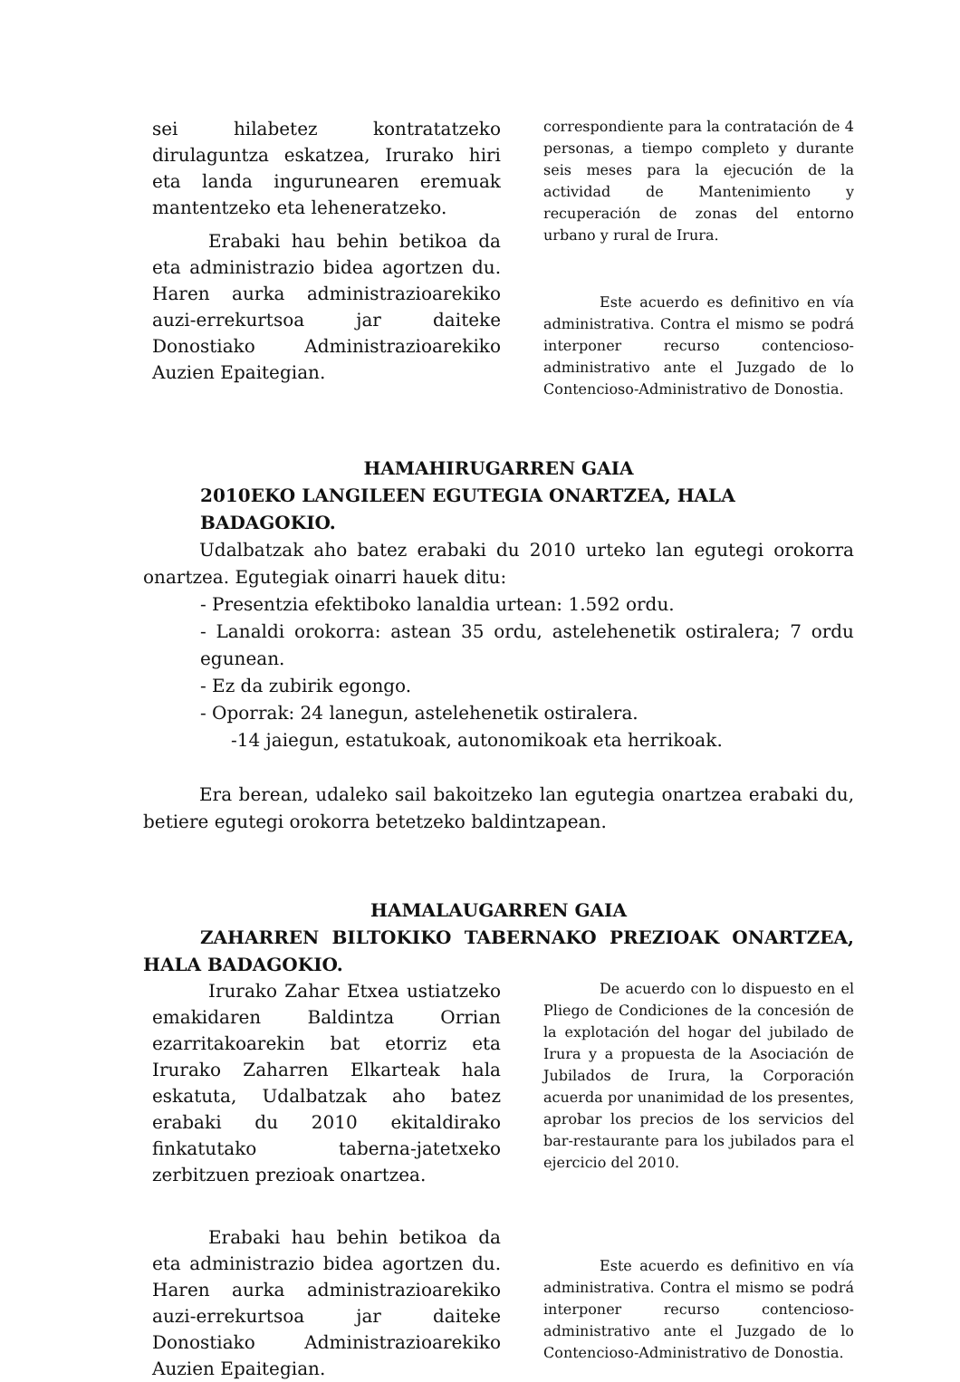sei hilabetez kontratatzeko dirulaguntza eskatzea, Irurako hiri eta landa ingurunearen eremuak mantentzeko eta leheneratzeko.
Erabaki hau behin betikoa da eta administrazio bidea agortzen du. Haren aurka administrazioarekiko auzi-errekurtsoa jar daiteke Donostiako Administrazioarekiko Auzien Epaitegian.
correspondiente para la contratación de 4 personas, a tiempo completo y durante seis meses para la ejecución de la actividad de Mantenimiento y recuperación de zonas del entorno urbano y rural de Irura.
Este acuerdo es definitivo en vía administrativa. Contra el mismo se podrá interponer recurso contencioso-administrativo ante el Juzgado de lo Contencioso-Administrativo de Donostia.
HAMAHIRUGARREN GAIA
2010EKO LANGILEEN EGUTEGIA ONARTZEA, HALA BADAGOKIO.
Udalbatzak aho batez erabaki du 2010 urteko lan egutegi orokorra onartzea. Egutegiak oinarri hauek ditu:
- Presentzia efektiboko lanaldia urtean: 1.592 ordu.
- Lanaldi orokorra: astean 35 ordu, astelehenetik ostiralera; 7 ordu egunean.
- Ez da zubirik egongo.
- Oporrak: 24 lanegun, astelehenetik ostiralera.
-14 jaiegun, estatukoak, autonomikoak eta herrikoak.
Era berean, udaleko sail bakoitzeko lan egutegia onartzea erabaki du, betiere egutegi orokorra betetzeko baldintzapean.
HAMALAUGARREN GAIA
ZAHARREN BILTOKIKO TABERNAKO PREZIOAK ONARTZEA, HALA BADAGOKIO.
Irurako Zahar Etxea ustiatzeko emakidaren Baldintza Orrian ezarritakoarekin bat etorriz eta Irurako Zaharren Elkarteak hala eskatuta, Udalbatzak aho batez erabaki du 2010 ekitaldirako finkatutako taberna-jatetxeko zerbitzuen prezioak onartzea.
Erabaki hau behin betikoa da eta administrazio bidea agortzen du. Haren aurka administrazioarekiko auzi-errekurtsoa jar daiteke Donostiako Administrazioarekiko Auzien Epaitegian.
De acuerdo con lo dispuesto en el Pliego de Condiciones de la concesión de la explotación del hogar del jubilado de Irura y a propuesta de la Asociación de Jubilados de Irura, la Corporación acuerda por unanimidad de los presentes, aprobar los precios de los servicios del bar-restaurante para los jubilados para el ejercicio del 2010.
Este acuerdo es definitivo en vía administrativa. Contra el mismo se podrá interponer recurso contencioso-administrativo ante el Juzgado de lo Contencioso-Administrativo de Donostia.